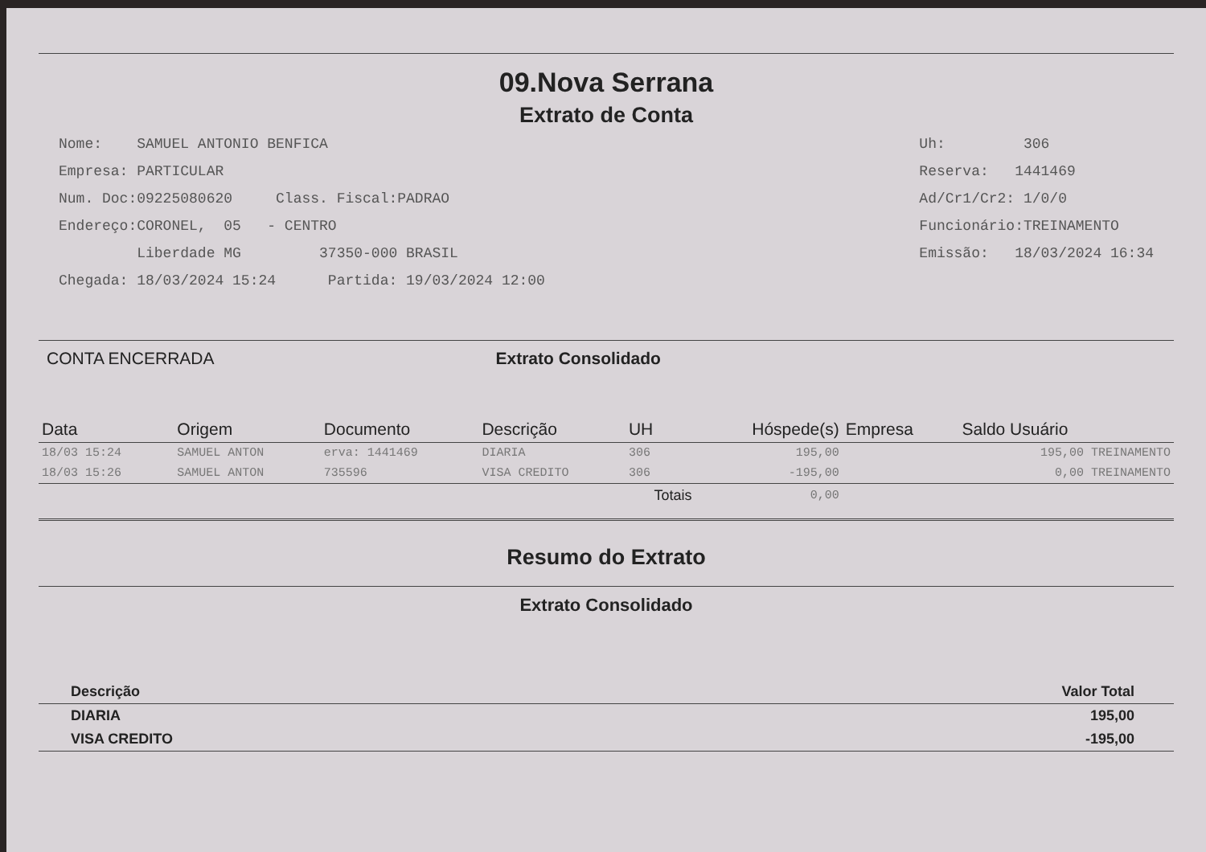09.Nova Serrana
Extrato de Conta
Nome: SAMUEL ANTONIO BENFICA
Empresa: PARTICULAR
Num. Doc:09225080620 Class. Fiscal:PADRAO
Endereço:CORONEL, 05 - CENTRO
Liberdade MG 37350-000 BRASIL
Chegada: 18/03/2024 15:24 Partida: 19/03/2024 12:00
Uh: 306
Reserva: 1441469
Ad/Cr1/Cr2: 1/0/0
Funcionário:TREINAMENTO
Emissão: 18/03/2024 16:34
CONTA ENCERRADA Extrato Consolidado
| Data | Origem | Documento | Descrição | UH | Hóspede(s) | Empresa | Saldo Usuário |
| --- | --- | --- | --- | --- | --- | --- | --- |
| 18/03 15:24 | SAMUEL ANTON | erva: 1441469 | DIARIA | 306 | 195,00 | | 195,00 TREINAMENTO |
| 18/03 15:26 | SAMUEL ANTON | 735596 | VISA CREDITO | 306 | -195,00 | | 0,00 TREINAMENTO |
| | | | | Totais | 0,00 | | |
Resumo do Extrato
Extrato Consolidado
| Descrição | Valor Total | |
| --- | --- | --- |
| DIARIA | 195,00 | |
| VISA CREDITO | -195,00 | |